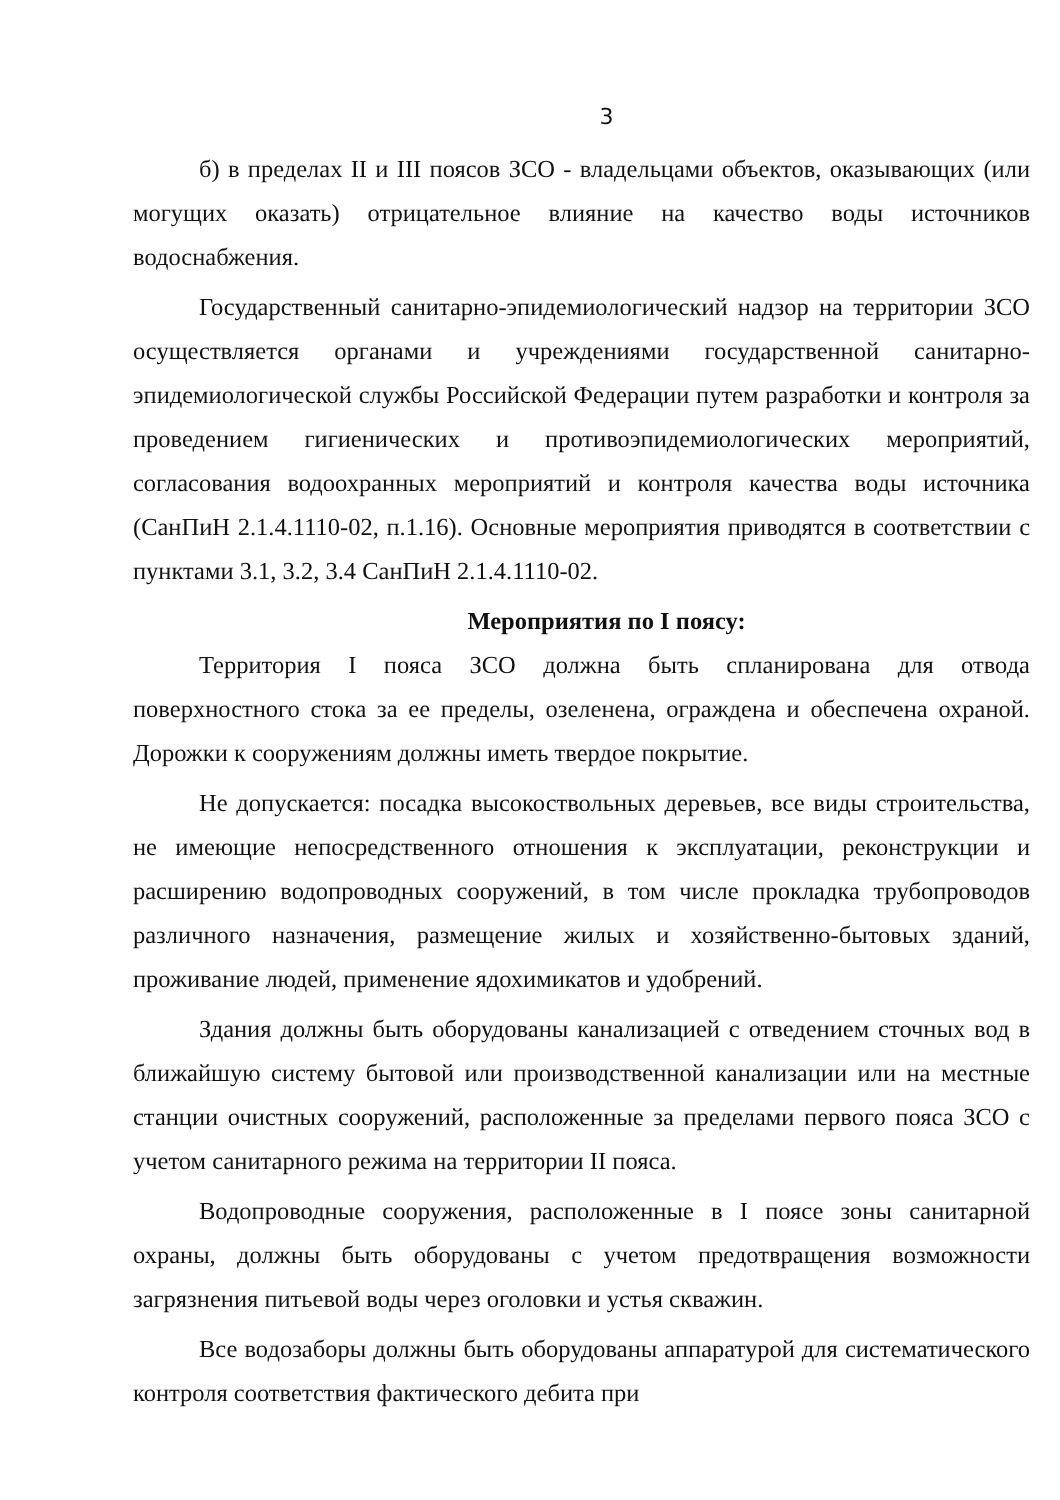3
б) в пределах II и III поясов ЗСО - владельцами объектов, оказывающих (или могущих оказать) отрицательное влияние на качество воды источников водоснабжения.
Государственный санитарно-эпидемиологический надзор на территории ЗСО осуществляется органами и учреждениями государственной санитарно-эпидемиологической службы Российской Федерации путем разработки и контроля за проведением гигиенических и противоэпидемиологических мероприятий, согласования водоохранных мероприятий и контроля качества воды источника (СанПиН 2.1.4.1110-02, п.1.16). Основные мероприятия приводятся в соответствии с пунктами 3.1, 3.2, 3.4 СанПиН 2.1.4.1110-02.
Мероприятия по I поясу:
Территория I пояса ЗСО должна быть спланирована для отвода поверхностного стока за ее пределы, озеленена, ограждена и обеспечена охраной. Дорожки к сооружениям должны иметь твердое покрытие.
Не допускается: посадка высокоствольных деревьев, все виды строительства, не имеющие непосредственного отношения к эксплуатации, реконструкции и расширению водопроводных сооружений, в том числе прокладка трубопроводов различного назначения, размещение жилых и хозяйственно-бытовых зданий, проживание людей, применение ядохимикатов и удобрений.
Здания должны быть оборудованы канализацией с отведением сточных вод в ближайшую систему бытовой или производственной канализации или на местные станции очистных сооружений, расположенные за пределами первого пояса ЗСО с учетом санитарного режима на территории II пояса.
Водопроводные сооружения, расположенные в I поясе зоны санитарной охраны, должны быть оборудованы с учетом предотвращения возможности загрязнения питьевой воды через оголовки и устья скважин.
Все водозаборы должны быть оборудованы аппаратурой для систематического контроля соответствия фактического дебита при